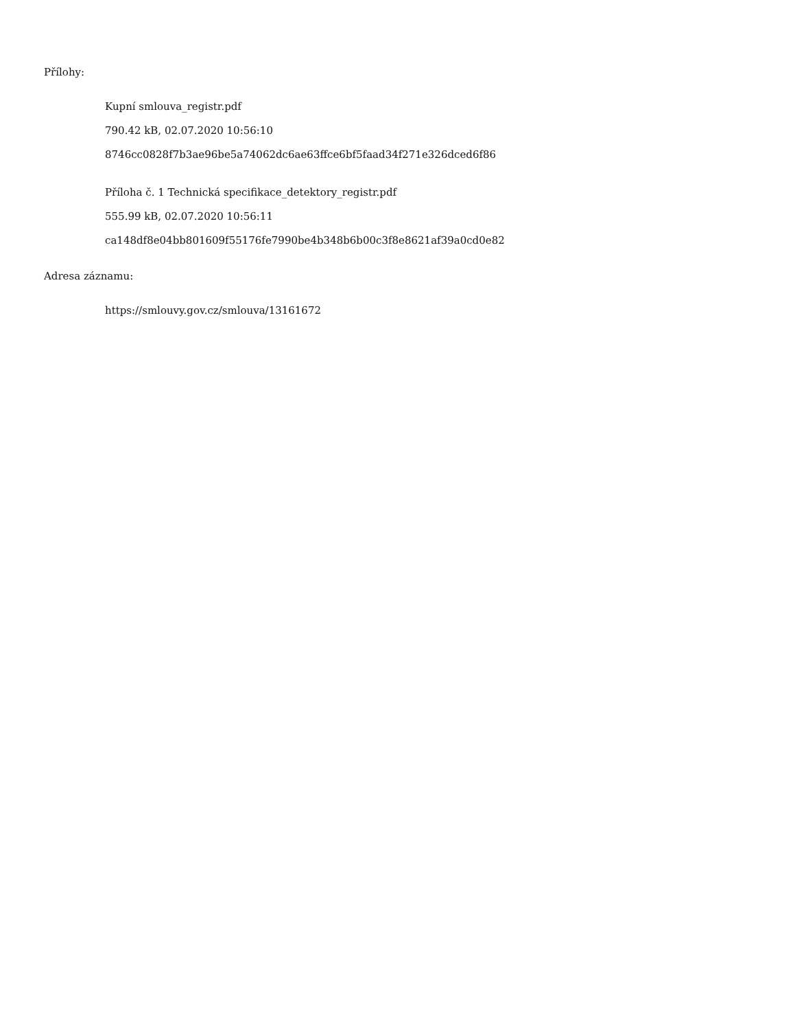Přílohy:
Kupní smlouva_registr.pdf
790.42 kB, 02.07.2020 10:56:10
8746cc0828f7b3ae96be5a74062dc6ae63ffce6bf5faad34f271e326dced6f86
Příloha č. 1 Technická specifikace_detektory_registr.pdf
555.99 kB, 02.07.2020 10:56:11
ca148df8e04bb801609f55176fe7990be4b348b6b00c3f8e8621af39a0cd0e82
Adresa záznamu:
https://smlouvy.gov.cz/smlouva/13161672